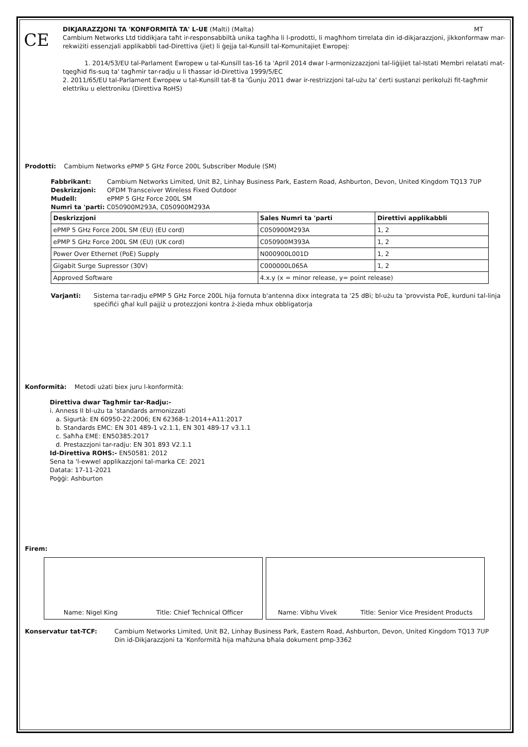CE
DIKJARAZZJONI TA 'KONFORMITÀ TA' L-UE (Malti) (Malta) MT
Cambium Networks Ltd tiddikjara taħt ir-responsabbiltà unika tagħha li l-prodotti, li magħhom tirrelata din id-dikjarazzjoni, jikkonformaw mar-rekwiżiti essenzjali applikabbli tad-Direttiva (jiet) li ġejja tal-Kunsill tal-Komunitajiet Ewropej:
1. 2014/53/EU tal-Parlament Ewropew u tal-Kunsill tas-16 ta 'April 2014 dwar l-armonizzazzjoni tal-liġijiet tal-Istati Membri relatati mat-tqegħid fis-suq ta' tagħmir tar-radju u li tħassar id-Direttiva 1999/5/EC
2. 2011/65/EU tal-Parlament Ewropew u tal-Kunsill tat-8 ta 'Ġunju 2011 dwar ir-restrizzjoni tal-użu ta' ċerti sustanzi perikolużi fit-tagħmir elettriku u elettroniku (Direttiva RoHS)
Prodotti: Cambium Networks ePMP 5 GHz Force 200L Subscriber Module (SM)
Fabbrikant: Cambium Networks Limited, Unit B2, Linhay Business Park, Eastern Road, Ashburton, Devon, United Kingdom TQ13 7UP
Deskrizzjoni: OFDM Transceiver Wireless Fixed Outdoor
Mudell: ePMP 5 GHz Force 200L SM
Numri ta 'parti: C050900M293A, C050900M293A
| Deskrizzjoni | Sales Numri ta 'parti | Direttivi applikabbli |
| --- | --- | --- |
| ePMP 5 GHz Force 200L SM (EU) (EU cord) | C050900M293A | 1, 2 |
| ePMP 5 GHz Force 200L SM (EU) (UK cord) | C050900M393A | 1, 2 |
| Power Over Ethernet (PoE) Supply | N000900L001D | 1, 2 |
| Gigabit Surge Supressor (30V) | C000000L065A | 1, 2 |
| Approved Software | 4.x.y (x = minor release, y= point release) | |
Varjanti: Sistema tar-radju ePMP 5 GHz Force 200L hija fornuta b'antenna dixx integrata ta '25 dBi; bl-użu ta 'provvista PoE, kurduni tal-linja speċifiċi għal kull pajjiż u protezzjoni kontra ż-żieda mhux obbligatorja
Konformità: Metodi użati biex juru l-konformità:
Direttiva dwar Tagħmir tar-Radju:-
i. Anness II bl-użu ta 'standards armonizzati
a. Sigurtà: EN 60950-22:2006; EN 62368-1:2014+A11:2017
b. Standards EMC: EN 301 489-1 v2.1.1, EN 301 489-17 v3.1.1
c. Saħħa EME: EN50385:2017
d. Prestazzjoni tar-radju: EN 301 893 V2.1.1
Id-Direttiva ROHS:- EN50581: 2012
Sena ta 'l-ewwel applikazzjoni tal-marka CE: 2021
Datata: 17-11-2021
Poġġi: Ashburton
Firem:
Name: Nigel King Title: Chief Technical Officer Name: Vibhu Vivek Title: Senior Vice President Products
Konservatur tat-TCF: Cambium Networks Limited, Unit B2, Linhay Business Park, Eastern Road, Ashburton, Devon, United Kingdom TQ13 7UP
Din id-Dikjarazzjoni ta 'Konformità hija maħżuna bħala dokument pmp-3362